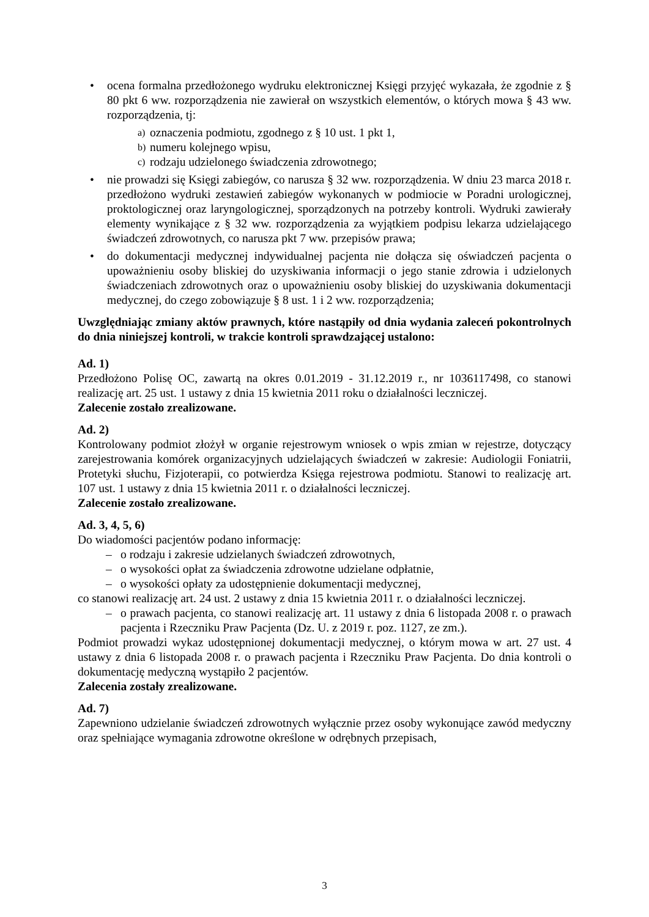• ocena formalna przedłożonego wydruku elektronicznej Księgi przyjęć wykazała, że zgodnie z § 80 pkt 6 ww. rozporządzenia nie zawierał on wszystkich elementów, o których mowa § 43 ww. rozporządzenia, tj:
a)
oznaczenia podmiotu, zgodnego z § 10 ust. 1 pkt 1,
b)
numeru kolejnego wpisu,
c)
rodzaju udzielonego świadczenia zdrowotnego;
• nie prowadzi się Księgi zabiegów, co narusza § 32 ww. rozporządzenia. W dniu 23 marca 2018 r. przedłożono wydruki zestawień zabiegów wykonanych w podmiocie w Poradni urologicznej, proktologicznej oraz laryngologicznej, sporządzonych na potrzeby kontroli. Wydruki zawierały elementy wynikające z § 32 ww. rozporządzenia za wyjątkiem podpisu lekarza udzielającego świadczeń zdrowotnych, co narusza pkt 7 ww. przepisów prawa;
• do dokumentacji medycznej indywidualnej pacjenta nie dołącza się oświadczeń pacjenta o upoważnieniu osoby bliskiej do uzyskiwania informacji o jego stanie zdrowia i udzielonych świadczeniach zdrowotnych oraz o upoważnieniu osoby bliskiej do uzyskiwania dokumentacji medycznej, do czego zobowiązuje § 8 ust. 1 i 2 ww. rozporządzenia;
Uwzględniając zmiany aktów prawnych, które nastąpiły od dnia wydania zaleceń pokontrolnych do dnia niniejszej kontroli, w trakcie kontroli sprawdzającej ustalono:
Ad. 1)
Przedłożono Polisę OC, zawartą na okres 0.01.2019 - 31.12.2019 r., nr 1036117498, co stanowi realizację art. 25 ust. 1 ustawy z dnia 15 kwietnia 2011 roku o działalności leczniczej.
Zalecenie zostało zrealizowane.
Ad. 2)
Kontrolowany podmiot złożył w organie rejestrowym wniosek o wpis zmian w rejestrze, dotyczący zarejestrowania komórek organizacyjnych udzielających świadczeń w zakresie: Audiologii Foniatrii, Protetyki słuchu, Fizjoterapii, co potwierdza Księga rejestrowa podmiotu. Stanowi to realizację art. 107 ust. 1 ustawy z dnia 15 kwietnia 2011 r. o działalności leczniczej.
Zalecenie zostało zrealizowane.
Ad. 3, 4, 5, 6)
Do wiadomości pacjentów podano informację:
– o rodzaju i zakresie udzielanych świadczeń zdrowotnych,
– o wysokości opłat za świadczenia zdrowotne udzielane odpłatnie,
– o wysokości opłaty za udostępnienie dokumentacji medycznej,
co stanowi realizację art. 24 ust. 2 ustawy z dnia 15 kwietnia 2011 r. o działalności leczniczej.
– o prawach pacjenta, co stanowi realizację art. 11 ustawy z dnia 6 listopada 2008 r. o prawach pacjenta i Rzeczniku Praw Pacjenta (Dz. U. z 2019 r. poz. 1127, ze zm.).
Podmiot prowadzi wykaz udostępnionej dokumentacji medycznej, o którym mowa w art. 27 ust. 4 ustawy z dnia 6 listopada 2008 r. o prawach pacjenta i Rzeczniku Praw Pacjenta. Do dnia kontroli o dokumentację medyczną wystąpiło 2 pacjentów.
Zalecenia zostały zrealizowane.
Ad. 7)
Zapewniono udzielanie świadczeń zdrowotnych wyłącznie przez osoby wykonujące zawód medyczny oraz spełniające wymagania zdrowotne określone w odrębnych przepisach,
3